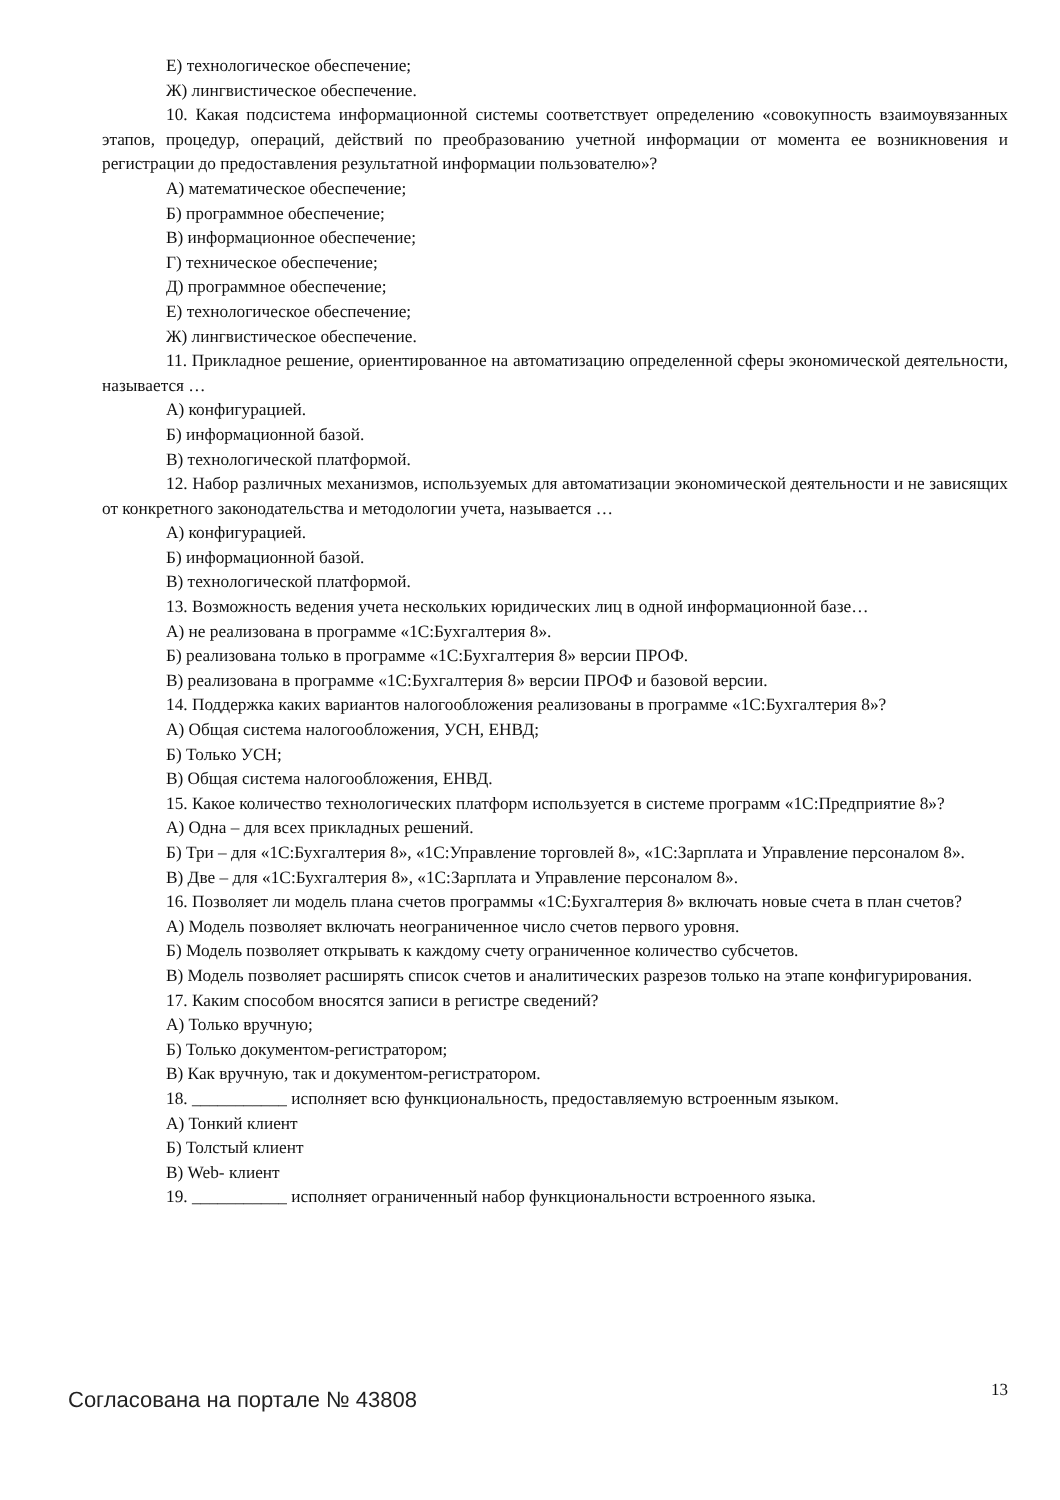Е) технологическое обеспечение;
Ж) лингвистическое обеспечение.
10. Какая подсистема информационной системы соответствует определению «совокупность взаимоувязанных этапов, процедур, операций, действий по преобразованию учетной информации от момента ее возникновения и регистрации до предоставления результатной информации пользователю»?
А) математическое обеспечение;
Б) программное обеспечение;
В) информационное обеспечение;
Г) техническое обеспечение;
Д) программное обеспечение;
Е) технологическое обеспечение;
Ж) лингвистическое обеспечение.
11. Прикладное решение, ориентированное на автоматизацию определенной сферы экономической деятельности, называется …
А) конфигурацией.
Б) информационной базой.
В) технологической платформой.
12. Набор различных механизмов, используемых для автоматизации экономической деятельности и не зависящих от конкретного законодательства и методологии учета, называется …
А) конфигурацией.
Б) информационной базой.
В) технологической платформой.
13. Возможность ведения учета нескольких юридических лиц в одной информационной базе…
А) не реализована в программе «1С:Бухгалтерия 8».
Б) реализована только в программе «1С:Бухгалтерия 8» версии ПРОФ.
В) реализована в программе «1С:Бухгалтерия 8» версии ПРОФ и базовой версии.
14. Поддержка каких вариантов налогообложения реализованы в программе «1С:Бухгалтерия 8»?
А) Общая система налогообложения, УСН, ЕНВД;
Б) Только УСН;
В) Общая система налогообложения, ЕНВД.
15. Какое количество технологических платформ используется в системе программ «1С:Предприятие 8»?
А) Одна – для всех прикладных решений.
Б) Три – для «1С:Бухгалтерия 8», «1С:Управление торговлей 8», «1С:Зарплата и Управление персоналом 8».
В) Две – для «1С:Бухгалтерия 8», «1С:Зарплата и Управление персоналом 8».
16. Позволяет ли модель плана счетов программы «1С:Бухгалтерия 8» включать новые счета в план счетов?
А) Модель позволяет включать неограниченное число счетов первого уровня.
Б) Модель позволяет открывать к каждому счету ограниченное количество субсчетов.
В) Модель позволяет расширять список счетов и аналитических разрезов только на этапе конфигурирования.
17. Каким способом вносятся записи в регистре сведений?
А) Только вручную;
Б) Только документом-регистратором;
В) Как вручную, так и документом-регистратором.
18. ___________ исполняет всю функциональность, предоставляемую встроенным языком.
А) Тонкий клиент
Б) Толстый клиент
В) Web- клиент
19. ___________ исполняет ограниченный набор функциональности встроенного языка.
Согласована на портале № 43808 13